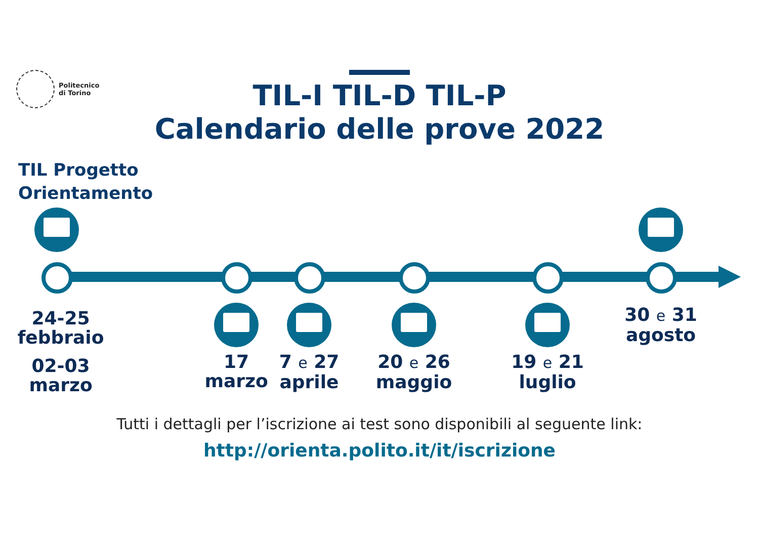Politecnico
di Torino
TIL-I TIL-D TIL-P
Calendario delle prove 2022
TIL Progetto
Orientamento
24-25
febbraio
02-03
marzo
17
marzo
7 e 27
aprile
20 e 26
maggio
19 e 21
luglio
30 e 31
agosto
Tutti i dettagli per l’iscrizione ai test sono disponibili al seguente link:
http://orienta.polito.it/it/iscrizione